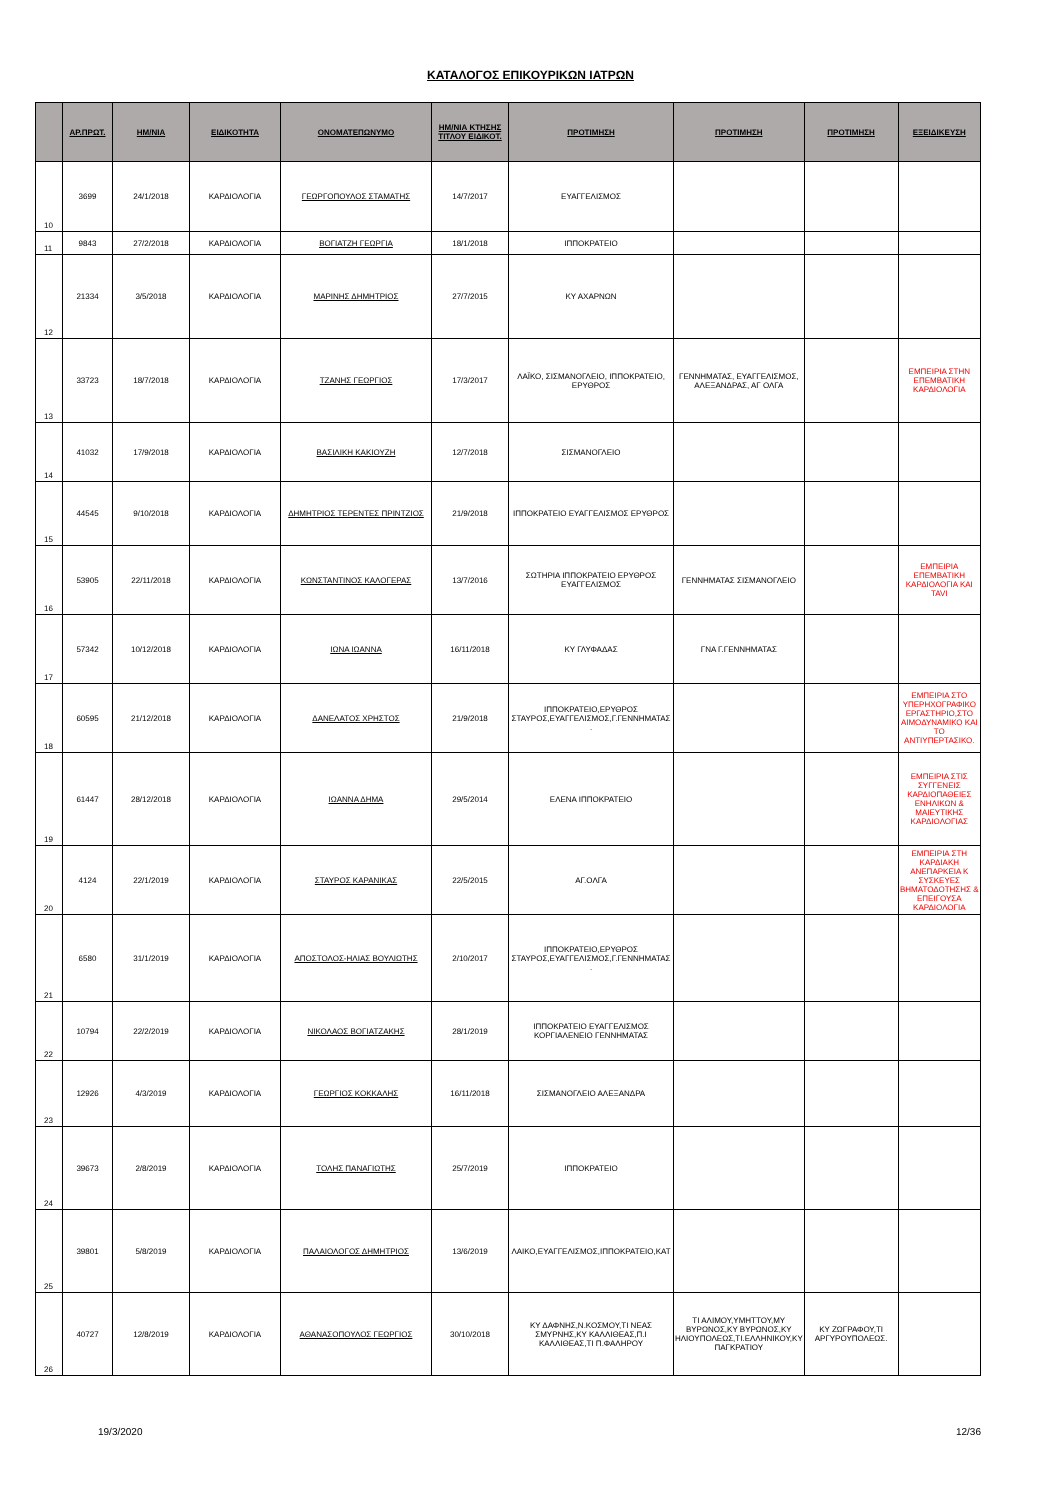ΚΑΤΑΛΟΓΟΣ ΕΠΙΚΟΥΡΙΚΩΝ ΙΑΤΡΩΝ
| | ΑΡ.ΠΡΩΤ. | ΗΜ/ΝΙΑ | ΕΙΔΙΚΟΤΗΤΑ | ΟΝΟΜΑΤΕΠΩΝΥΜΟ | ΗΜ/ΝΙΑ ΚΤΗΣΗΣ ΤΙΤΛΟΥ ΕΙΔΙΚΟΤ. | ΠΡΟΤΙΜΗΣΗ | ΠΡΟΤΙΜΗΣΗ | ΠΡΟΤΙΜΗΣΗ | ΕΞΕΙΔΙΚΕΥΣΗ |
| --- | --- | --- | --- | --- | --- | --- | --- | --- | --- |
| 10 | 3699 | 24/1/2018 | ΚΑΡΔΙΟΛΟΓΙΑ | ΓΕΩΡΓΟΠΟΥΛΟΣ ΣΤΑΜΑΤΗΣ | 14/7/2017 | ΕΥΑΓΓΕΛΙΣΜΟΣ | | | |
| 11 | 9843 | 27/2/2018 | ΚΑΡΔΙΟΛΟΓΙΑ | ΒΟΓΙΑΤΖΗ ΓΕΩΡΓΙΑ | 18/1/2018 | ΙΠΠΟΚΡΑΤΕΙΟ | | | |
| 12 | 21334 | 3/5/2018 | ΚΑΡΔΙΟΛΟΓΙΑ | ΜΑΡΙΝΗΣ ΔΗΜΗΤΡΙΟΣ | 27/7/2015 | ΚΥ ΑΧΑΡΝΩΝ | | | |
| 13 | 33723 | 18/7/2018 | ΚΑΡΔΙΟΛΟΓΙΑ | ΤΖΑΝΗΣ ΓΕΩΡΓΙΟΣ | 17/3/2017 | ΛΑΪΚΟ, ΣΙΣΜΑΝΟΓΛΕΙΟ, ΙΠΠΟΚΡΑΤΕΙΟ, ΕΡΥΘΡΟΣ | ΓΕΝΝΗΜΑΤΑΣ, ΕΥΑΓΓΕΛΙΣΜΟΣ, ΑΛΕΞΑΝΔΡΑΣ, ΑΓ ΟΛΓΑ | | ΕΜΠΕΙΡΙΑ ΣΤΗΝ ΕΠΕΜΒΑΤΙΚΗ ΚΑΡΔΙΟΛΟΓΙΑ |
| 14 | 41032 | 17/9/2018 | ΚΑΡΔΙΟΛΟΓΙΑ | ΒΑΣΙΛΙΚΗ ΚΑΚΙΟΥΖΗ | 12/7/2018 | ΣΙΣΜΑΝΟΓΛΕΙΟ | | | |
| 15 | 44545 | 9/10/2018 | ΚΑΡΔΙΟΛΟΓΙΑ | ΔΗΜΗΤΡΙΟΣ ΤΕΡΕΝΤΕΣ ΠΡΙΝΤΖΙΟΣ | 21/9/2018 | ΙΠΠΟΚΡΑΤΕΙΟ ΕΥΑΓΓΕΛΙΣΜΟΣ ΕΡΥΘΡΟΣ | | | |
| 16 | 53905 | 22/11/2018 | ΚΑΡΔΙΟΛΟΓΙΑ | ΚΩΝΣΤΑΝΤΙΝΟΣ ΚΑΛΟΓΕΡΑΣ | 13/7/2016 | ΣΩΤΗΡΙΑ ΙΠΠΟΚΡΑΤΕΙΟ ΕΡΥΘΡΟΣ ΕΥΑΓΓΕΛΙΣΜΟΣ | ΓΕΝΝΗΜΑΤΑΣ ΣΙΣΜΑΝΟΓΛΕΙΟ | | ΕΜΠΕΙΡΙΑ ΕΠΕΜΒΑΤΙΚΗ ΚΑΡΔΙΟΛΟΓΙΑ ΚΑΙ TAVI |
| 17 | 57342 | 10/12/2018 | ΚΑΡΔΙΟΛΟΓΙΑ | ΙΩΝΑ ΙΩΑΝΝΑ | 16/11/2018 | ΚΥ ΓΛΥΦΑΔΑΣ | ΓΝΑ Γ.ΓΕΝΝΗΜΑΤΑΣ | | |
| 18 | 60595 | 21/12/2018 | ΚΑΡΔΙΟΛΟΓΙΑ | ΔΑΝΕΛΑΤΟΣ ΧΡΗΣΤΟΣ | 21/9/2018 | ΙΠΠΟΚΡΑΤΕΙΟ,ΕΡΥΘΡΟΣ ΣΤΑΥΡΟΣ,ΕΥΑΓΓΕΛΙΣΜΟΣ,Γ.ΓΕΝΝΗΜΑΤΑΣ . | | | ΕΜΠΕΙΡΙΑ ΣΤΟ ΥΠΕΡΗΧΟΓΡΑΦΙΚΟ ΕΡΓΑΣΤΗΡΙΟ,ΣΤΟ ΑΙΜΟΔΥΝΑΜΙΚΟ ΚΑΙ ΤΟ ΑΝΤΙΥΠΕΡΤΑΣΙΚΟ. |
| 19 | 61447 | 28/12/2018 | ΚΑΡΔΙΟΛΟΓΙΑ | ΙΩΑΝΝΑ ΔΗΜΑ | 29/5/2014 | ΕΛΕΝΑ ΙΠΠΟΚΡΑΤΕΙΟ | | | ΕΜΠΕΙΡΙΑ ΣΤΙΣ ΣΥΓΓΕΝΕΙΣ ΚΑΡΔΙΟΠΑΘΕΙΕΣ ΕΝΗΛΙΚΩΝ & ΜΑΙΕΥΤΙΚΗΣ ΚΑΡΔΙΟΛΟΓΙΑΣ |
| 20 | 4124 | 22/1/2019 | ΚΑΡΔΙΟΛΟΓΙΑ | ΣΤΑΥΡΟΣ ΚΑΡΑΝΙΚΑΣ | 22/5/2015 | ΑΓ.ΟΛΓΑ | | | ΕΜΠΕΙΡΙΑ ΣΤΗ ΚΑΡΔΙΑΚΗ ΑΝΕΠΑΡΚΕΙΑ Κ ΣΥΣΚΕΥΕΣ ΒΗΜΑΤΟΔΟΤΗΣΗΣ & ΕΠΕΙΓΟΥΣΑ ΚΑΡΔΙΟΛΟΓΙΑ |
| 21 | 6580 | 31/1/2019 | ΚΑΡΔΙΟΛΟΓΙΑ | ΑΠΟΣΤΟΛΟΣ-ΗΛΙΑΣ ΒΟΥΛΙΩΤΗΣ | 2/10/2017 | ΙΠΠΟΚΡΑΤΕΙΟ,ΕΡΥΘΡΟΣ ΣΤΑΥΡΟΣ,ΕΥΑΓΓΕΛΙΣΜΟΣ,Γ.ΓΕΝΝΗΜΑΤΑΣ . | | | |
| 22 | 10794 | 22/2/2019 | ΚΑΡΔΙΟΛΟΓΙΑ | ΝΙΚΟΛΑΟΣ ΒΟΓΙΑΤΖΑΚΗΣ | 28/1/2019 | ΙΠΠΟΚΡΑΤΕΙΟ ΕΥΑΓΓΕΛΙΣΜΟΣ ΚΟΡΓΙΑΛΕΝΕΙΟ ΓΕΝΝΗΜΑΤΑΣ | | | |
| 23 | 12926 | 4/3/2019 | ΚΑΡΔΙΟΛΟΓΙΑ | ΓΕΩΡΓΙΟΣ ΚΟΚΚΑΛΗΣ | 16/11/2018 | ΣΙΣΜΑΝΟΓΛΕΙΟ ΑΛΕΞΑΝΔΡΑ | | | |
| 24 | 39673 | 2/8/2019 | ΚΑΡΔΙΟΛΟΓΙΑ | ΤΟΛΗΣ ΠΑΝΑΓΙΩΤΗΣ | 25/7/2019 | ΙΠΠΟΚΡΑΤΕΙΟ | | | |
| 25 | 39801 | 5/8/2019 | ΚΑΡΔΙΟΛΟΓΙΑ | ΠΑΛΑΙΟΛΟΓΟΣ ΔΗΜΗΤΡΙΟΣ | 13/6/2019 | ΛΑΙΚΟ,ΕΥΑΓΓΕΛΙΣΜΟΣ,ΙΠΠΟΚΡΑΤΕΙΟ,ΚΑΤ | | | |
| 26 | 40727 | 12/8/2019 | ΚΑΡΔΙΟΛΟΓΙΑ | ΑΘΑΝΑΣΟΠΟΥΛΟΣ ΓΕΩΡΓΙΟΣ | 30/10/2018 | ΚΥ ΔΑΦΝΗΣ,Ν.ΚΟΣΜΟΥ,ΤΙ ΝΕΑΣ ΣΜΥΡΝΗΣ,ΚΥ ΚΑΛΛΙΘΕΑΣ,Π.Ι ΚΑΛΛΙΘΕΑΣ,ΤΙ Π.ΦΑΛΗΡΟΥ | ΤΙ ΑΛΙΜΟΥ,ΥΜΗΤΤΟΥ,ΜΥ ΒΥΡΩΝΟΣ,ΚΥ ΒΥΡΩΝΟΣ,ΚΥ ΗΛΙΟΥΠΟΛΕΩΣ,ΤΙ.ΕΛΛΗΝΙΚΟΥ,ΚΥ ΠΑΓΚΡΑΤΙΟΥ | ΚΥ ΖΩΓΡΑΦΟΥ,ΤΙ ΑΡΓΥΡΟΥΠΟΛΕΩΣ. | |
19/3/2020 12/36